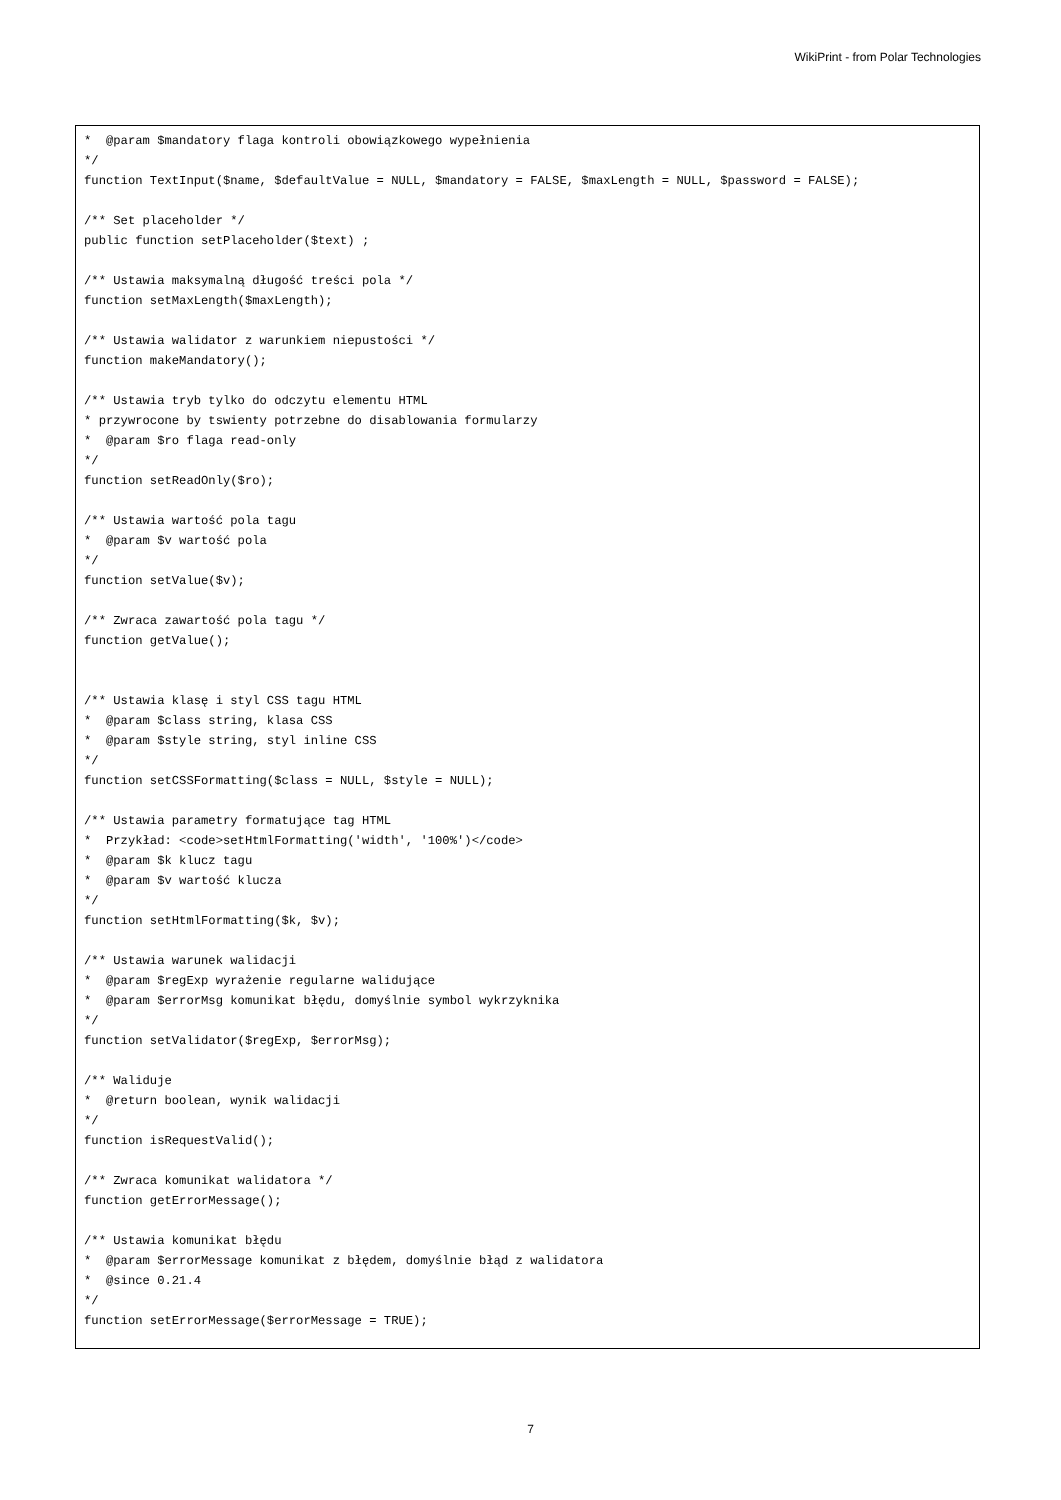WikiPrint - from Polar Technologies
*  @param $mandatory flaga kontroli obowiązkowego wypełnienia
*/
function TextInput($name, $defaultValue = NULL, $mandatory = FALSE, $maxLength = NULL, $password = FALSE);

/** Set placeholder */
public function setPlaceholder($text) ;

/** Ustawia maksymalną długość treści pola */
function setMaxLength($maxLength);

/** Ustawia walidator z warunkiem niepustości */
function makeMandatory();

/** Ustawia tryb tylko do odczytu elementu HTML
* przywrocone by tswienty potrzebne do disablowania formularzy
*  @param $ro flaga read-only
*/
function setReadOnly($ro);

/** Ustawia wartość pola tagu
*  @param $v wartość pola
*/
function setValue($v);

/** Zwraca zawartość pola tagu */
function getValue();


/** Ustawia klasę i styl CSS tagu HTML
*  @param $class string, klasa CSS
*  @param $style string, styl inline CSS
*/
function setCSSFormatting($class = NULL, $style = NULL);

/** Ustawia parametry formatujące tag HTML
*  Przykład: <code>setHtmlFormatting('width', '100%')</code>
*  @param $k klucz tagu
*  @param $v wartość klucza
*/
function setHtmlFormatting($k, $v);

/** Ustawia warunek walidacji
*  @param $regExp wyrażenie regularne walidujące
*  @param $errorMsg komunikat błędu, domyślnie symbol wykrzyknika
*/
function setValidator($regExp, $errorMsg);

/** Waliduje
*  @return boolean, wynik walidacji
*/
function isRequestValid();

/** Zwraca komunikat walidatora */
function getErrorMessage();

/** Ustawia komunikat błędu
*  @param $errorMessage komunikat z błędem, domyślnie błąd z walidatora
*  @since 0.21.4
*/
function setErrorMessage($errorMessage = TRUE);
7